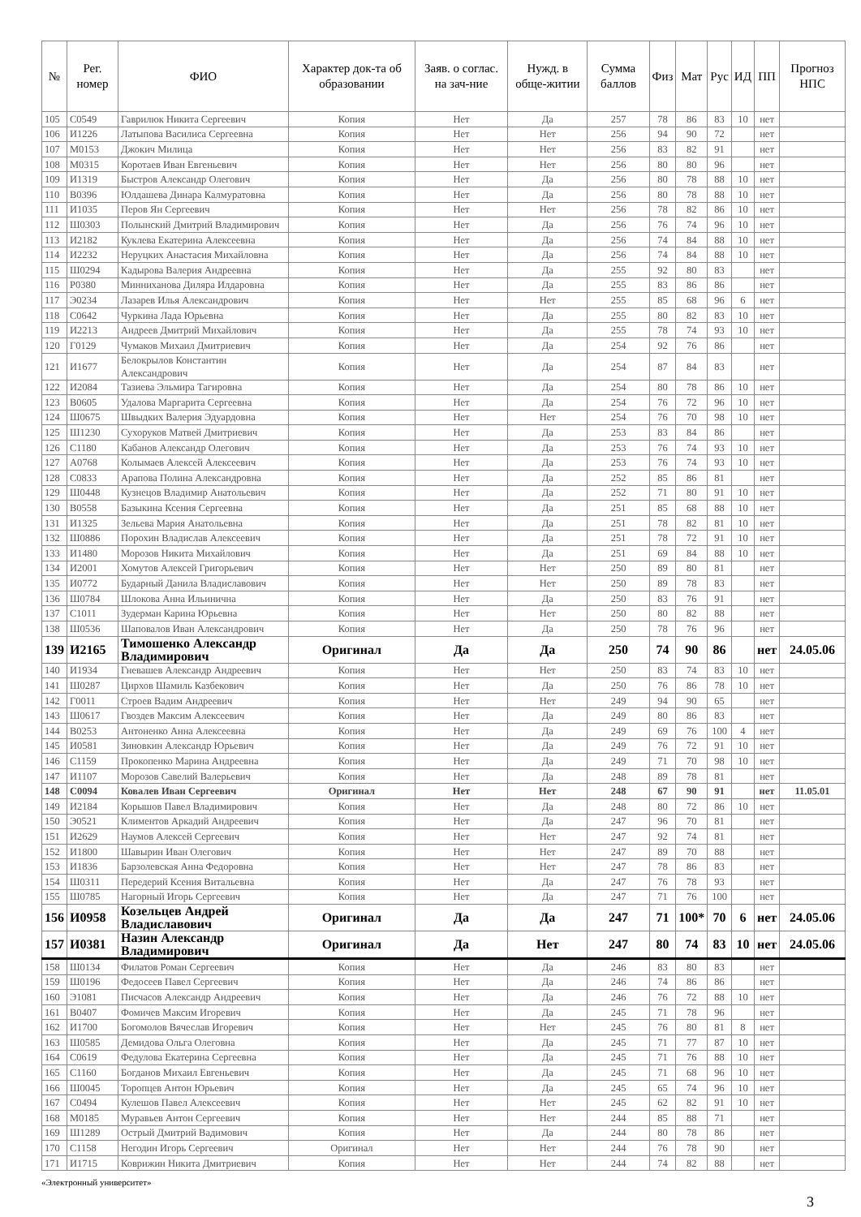| № | Рег. номер | ФИО | Характер док-та об образовании | Заяв. о соглас. на зач-ние | Нужд. в обще-житии | Сумма баллов | Физ | Мат | Рус | ИД | ПП | Прогноз НПС |
| --- | --- | --- | --- | --- | --- | --- | --- | --- | --- | --- | --- | --- |
| 105 | С0549 | Гаврилюк Никита Сергеевич | Копия | Нет | Да | 257 | 78 | 86 | 83 | 10 | нет | |
| 106 | И1226 | Латыпова Василиса Сергеевна | Копия | Нет | Нет | 256 | 94 | 90 | 72 | | нет | |
| 107 | М0153 | Джокич Милица | Копия | Нет | Нет | 256 | 83 | 82 | 91 | | нет | |
| 108 | М0315 | Коротаев Иван Евгеньевич | Копия | Нет | Нет | 256 | 80 | 80 | 96 | | нет | |
| 109 | И1319 | Быстров Александр Олегович | Копия | Нет | Да | 256 | 80 | 78 | 88 | 10 | нет | |
| 110 | В0396 | Юлдашева Динара Калмуратовна | Копия | Нет | Да | 256 | 80 | 78 | 88 | 10 | нет | |
| 111 | И1035 | Перов Ян Сергеевич | Копия | Нет | Нет | 256 | 78 | 82 | 86 | 10 | нет | |
| 112 | Ш0303 | Полынский Дмитрий Владимирович | Копия | Нет | Да | 256 | 76 | 74 | 96 | 10 | нет | |
| 113 | И2182 | Куклева Екатерина Алексеевна | Копия | Нет | Да | 256 | 74 | 84 | 88 | 10 | нет | |
| 114 | И2232 | Неруцких Анастасия Михайловна | Копия | Нет | Да | 256 | 74 | 84 | 88 | 10 | нет | |
| 115 | Ш0294 | Кадырова Валерия Андреевна | Копия | Нет | Да | 255 | 92 | 80 | 83 | | нет | |
| 116 | Р0380 | Минниханова Диляра Илдаровна | Копия | Нет | Да | 255 | 83 | 86 | 86 | | нет | |
| 117 | Э0234 | Лазарев Илья Александрович | Копия | Нет | Нет | 255 | 85 | 68 | 96 | 6 | нет | |
| 118 | С0642 | Чуркина Лада Юрьевна | Копия | Нет | Да | 255 | 80 | 82 | 83 | 10 | нет | |
| 119 | И2213 | Андреев Дмитрий Михайлович | Копия | Нет | Да | 255 | 78 | 74 | 93 | 10 | нет | |
| 120 | Г0129 | Чумаков Михаил Дмитриевич | Копия | Нет | Да | 254 | 92 | 76 | 86 | | нет | |
| 121 | И1677 | Белокрылов Константин Александрович | Копия | Нет | Да | 254 | 87 | 84 | 83 | | нет | |
| 122 | И2084 | Тазиева Эльмира Тагировна | Копия | Нет | Да | 254 | 80 | 78 | 86 | 10 | нет | |
| 123 | В0605 | Удалова Маргарита Сергеевна | Копия | Нет | Да | 254 | 76 | 72 | 96 | 10 | нет | |
| 124 | Ш0675 | Швыдких Валерия Эдуардовна | Копия | Нет | Нет | 254 | 76 | 70 | 98 | 10 | нет | |
| 125 | Ш1230 | Сухоруков Матвей Дмитриевич | Копия | Нет | Да | 253 | 83 | 84 | 86 | | нет | |
| 126 | С1180 | Кабанов Александр Олегович | Копия | Нет | Да | 253 | 76 | 74 | 93 | 10 | нет | |
| 127 | А0768 | Колымаев Алексей Алексеевич | Копия | Нет | Да | 253 | 76 | 74 | 93 | 10 | нет | |
| 128 | С0833 | Арапова Полина Александровна | Копия | Нет | Да | 252 | 85 | 86 | 81 | | нет | |
| 129 | Ш0448 | Кузнецов Владимир Анатольевич | Копия | Нет | Да | 252 | 71 | 80 | 91 | 10 | нет | |
| 130 | В0558 | Базыкина Ксения Сергеевна | Копия | Нет | Да | 251 | 85 | 68 | 88 | 10 | нет | |
| 131 | И1325 | Зельева Мария Анатольевна | Копия | Нет | Да | 251 | 78 | 82 | 81 | 10 | нет | |
| 132 | Ш0886 | Порохин Владислав Алексеевич | Копия | Нет | Да | 251 | 78 | 72 | 91 | 10 | нет | |
| 133 | И1480 | Морозов Никита Михайлович | Копия | Нет | Да | 251 | 69 | 84 | 88 | 10 | нет | |
| 134 | И2001 | Хомутов Алексей Григорьевич | Копия | Нет | Нет | 250 | 89 | 80 | 81 | | нет | |
| 135 | И0772 | Бударный Данила Владиславович | Копия | Нет | Нет | 250 | 89 | 78 | 83 | | нет | |
| 136 | Ш0784 | Шлокова Анна Ильинична | Копия | Нет | Да | 250 | 83 | 76 | 91 | | нет | |
| 137 | С1011 | Зудерман Карина Юрьевна | Копия | Нет | Нет | 250 | 80 | 82 | 88 | | нет | |
| 138 | Ш0536 | Шаповалов Иван Александрович | Копия | Нет | Да | 250 | 78 | 76 | 96 | | нет | |
| 139 | И2165 | Тимошенко Александр Владимирович | Оригинал | Да | Да | 250 | 74 | 90 | 86 | | нет | 24.05.06 |
| 140 | И1934 | Гневашев Александр Андреевич | Копия | Нет | Нет | 250 | 83 | 74 | 83 | 10 | нет | |
| 141 | Ш0287 | Цирхов Шамиль Казбекович | Копия | Нет | Да | 250 | 76 | 86 | 78 | 10 | нет | |
| 142 | Г0011 | Строев Вадим Андреевич | Копия | Нет | Нет | 249 | 94 | 90 | 65 | | нет | |
| 143 | Ш0617 | Гвоздев Максим Алексеевич | Копия | Нет | Да | 249 | 80 | 86 | 83 | | нет | |
| 144 | В0253 | Антоненко Анна Алексеевна | Копия | Нет | Да | 249 | 69 | 76 | 100 | 4 | нет | |
| 145 | И0581 | Зиновкин Александр Юрьевич | Копия | Нет | Да | 249 | 76 | 72 | 91 | 10 | нет | |
| 146 | С1159 | Прокопенко Марина Андреевна | Копия | Нет | Да | 249 | 71 | 70 | 98 | 10 | нет | |
| 147 | И1107 | Морозов Савелий Валерьевич | Копия | Нет | Да | 248 | 89 | 78 | 81 | | нет | |
| 148 | С0094 | Ковалев Иван Сергеевич | Оригинал | Нет | Нет | 248 | 67 | 90 | 91 | | нет | 11.05.01 |
| 149 | И2184 | Корышов Павел Владимирович | Копия | Нет | Да | 248 | 80 | 72 | 86 | 10 | нет | |
| 150 | Э0521 | Климентов Аркадий Андреевич | Копия | Нет | Да | 247 | 96 | 70 | 81 | | нет | |
| 151 | И2629 | Наумов Алексей Сергеевич | Копия | Нет | Нет | 247 | 92 | 74 | 81 | | нет | |
| 152 | И1800 | Шавырин Иван Олегович | Копия | Нет | Нет | 247 | 89 | 70 | 88 | | нет | |
| 153 | И1836 | Барзолевская Анна Федоровна | Копия | Нет | Нет | 247 | 78 | 86 | 83 | | нет | |
| 154 | Ш0311 | Передерий Ксения Витальевна | Копия | Нет | Да | 247 | 76 | 78 | 93 | | нет | |
| 155 | Ш0785 | Нагорный Игорь Сергеевич | Копия | Нет | Да | 247 | 71 | 76 | 100 | | нет | |
| 156 | И0958 | Козельцев Андрей Владиславович | Оригинал | Да | Да | 247 | 71 | 100* | 70 | 6 | нет | 24.05.06 |
| 157 | И0381 | Назин Александр Владимирович | Оригинал | Да | Нет | 247 | 80 | 74 | 83 | 10 | нет | 24.05.06 |
| 158 | Ш0134 | Филатов Роман Сергеевич | Копия | Нет | Да | 246 | 83 | 80 | 83 | | нет | |
| 159 | Ш0196 | Федосеев Павел Сергеевич | Копия | Нет | Да | 246 | 74 | 86 | 86 | | нет | |
| 160 | Э1081 | Писчасов Александр Андреевич | Копия | Нет | Да | 246 | 76 | 72 | 88 | 10 | нет | |
| 161 | В0407 | Фомичев Максим Игоревич | Копия | Нет | Да | 245 | 71 | 78 | 96 | | нет | |
| 162 | И1700 | Богомолов Вячеслав Игоревич | Копия | Нет | Нет | 245 | 76 | 80 | 81 | 8 | нет | |
| 163 | Ш0585 | Демидова Ольга Олеговна | Копия | Нет | Да | 245 | 71 | 77 | 87 | 10 | нет | |
| 164 | С0619 | Федулова Екатерина Сергеевна | Копия | Нет | Да | 245 | 71 | 76 | 88 | 10 | нет | |
| 165 | С1160 | Богданов Михаил Евгеньевич | Копия | Нет | Да | 245 | 71 | 68 | 96 | 10 | нет | |
| 166 | Ш0045 | Торопцев Антон Юрьевич | Копия | Нет | Да | 245 | 65 | 74 | 96 | 10 | нет | |
| 167 | С0494 | Кулешов Павел Алексеевич | Копия | Нет | Нет | 245 | 62 | 82 | 91 | 10 | нет | |
| 168 | М0185 | Муравьев Антон Сергеевич | Копия | Нет | Нет | 244 | 85 | 88 | 71 | | нет | |
| 169 | Ш1289 | Острый Дмитрий Вадимович | Копия | Нет | Да | 244 | 80 | 78 | 86 | | нет | |
| 170 | С1158 | Негодин Игорь Сергеевич | Оригинал | Нет | Нет | 244 | 76 | 78 | 90 | | нет | |
| 171 | И1715 | Коврижин Никита Дмитриевич | Копия | Нет | Нет | 244 | 74 | 82 | 88 | | нет | |
«Электронный университет»
3